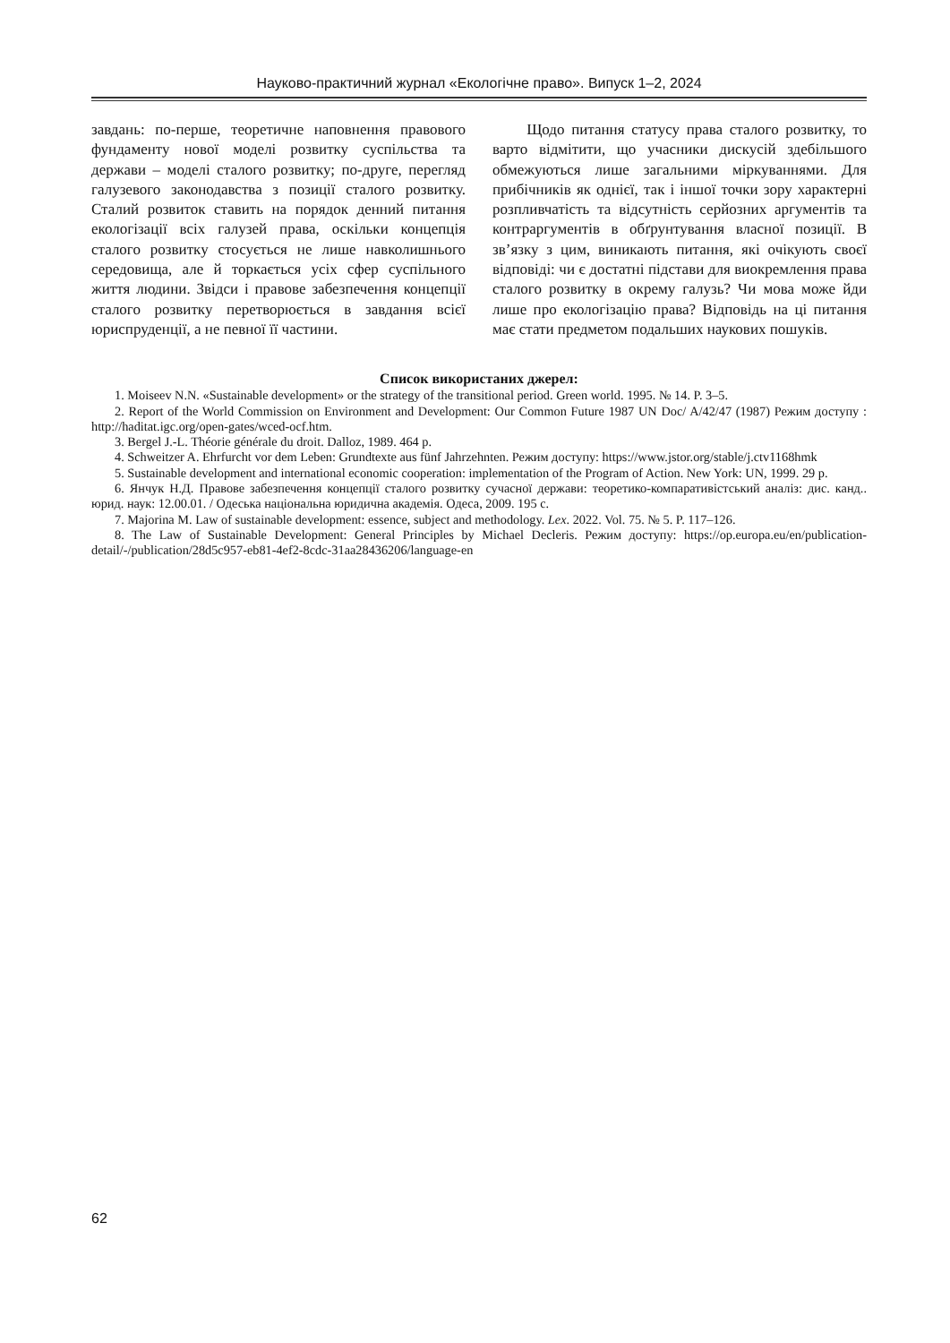Науково-практичний журнал «Екологічне право». Випуск 1–2, 2024
завдань: по-перше, теоретичне наповнення правового фундаменту нової моделі розвитку суспільства та держави – моделі сталого розвитку; по-друге, перегляд галузевого законодавства з позиції сталого розвитку. Сталий розвиток ставить на порядок денний питання екологізації всіх галузей права, оскільки концепція сталого розвитку стосується не лише навколишнього середовища, але й торкається усіх сфер суспільного життя людини. Звідси і правове забезпечення концепції сталого розвитку перетворюється в завдання всієї юриспруденції, а не певної її частини.
Щодо питання статусу права сталого розвитку, то варто відмітити, що учасники дискусій здебільшого обмежуються лише загальними міркуваннями. Для прибічників як однієї, так і іншої точки зору характерні розпливчатість та відсутність серйозних аргументів та контраргументів в обґрунтування власної позиції. В зв’язку з цим, виникають питання, які очікують своєї відповіді: чи є достатні підстави для виокремлення права сталого розвитку в окрему галузь? Чи мова може йди лише про екологізацію права? Відповідь на ці питання має стати предметом подальших наукових пошуків.
Список використаних джерел:
1. Moiseev N.N. «Sustainable development» or the strategy of the transitional period. Green world. 1995. № 14. P. 3–5.
2. Report of the World Commission on Environment and Development: Our Common Future 1987 UN Doc/ A/42/47 (1987) Режим доступу : http://haditat.igc.org/open-gates/wced-ocf.htm.
3. Bergel J.-L. Théorie générale du droit. Dalloz, 1989. 464 p.
4. Schweitzer A. Ehrfurcht vor dem Leben: Grundtexte aus fünf Jahrzehnten. Режим доступу: https://www.jstor.org/stable/j.ctv1168hmk
5. Sustainable development and international economic cooperation: implementation of the Program of Action. New York: UN, 1999. 29 p.
6. Янчук Н.Д. Правове забезпечення концепції сталого розвитку сучасної держави: теоретико-компаративістський аналіз: дис. канд.. юрид. наук: 12.00.01. / Одеська національна юридична академія. Одеса, 2009. 195 с.
7. Majorina M. Law of sustainable development: essence, subject and methodology. Lex. 2022. Vol. 75. № 5. P. 117–126.
8. The Law of Sustainable Development: General Principles by Michael Decleris. Режим доступу: https://op.europa.eu/en/publication-detail/-/publication/28d5c957-eb81-4ef2-8cdc-31aa28436206/language-en
62